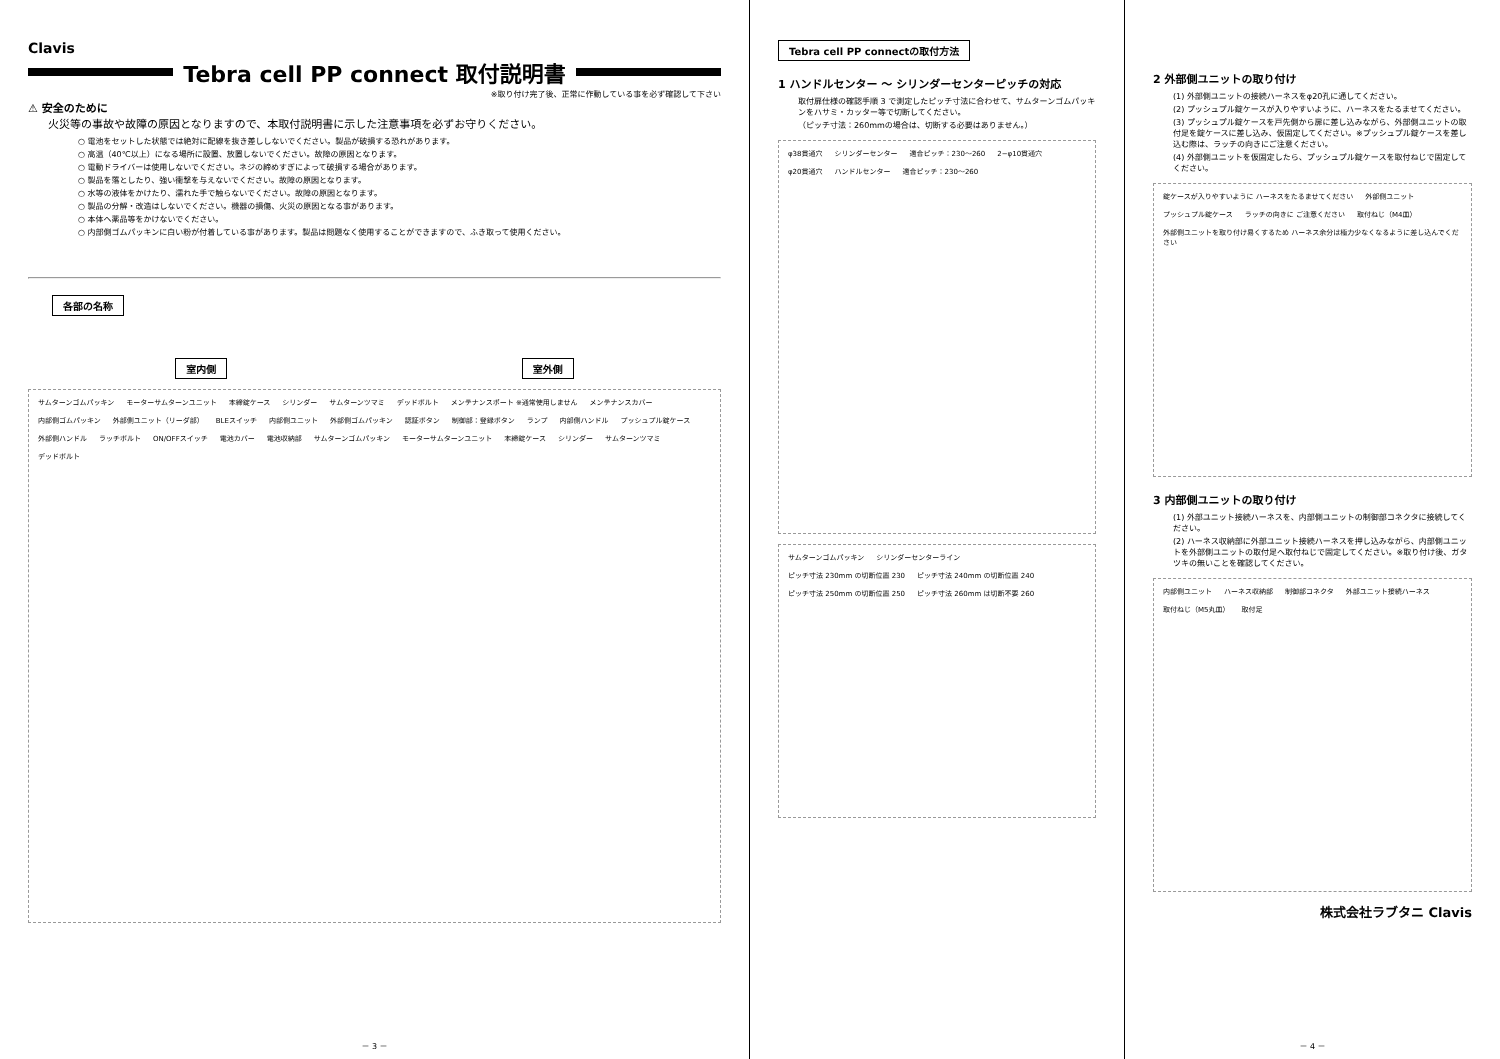Clavis
Tebra cell PP connect 取付説明書
※取り付け完了後、正常に作動している事を必ず確認して下さい
⚠ 安全のために
火災等の事故や故障の原因となりますので、本取付説明書に示した注意事項を必ずお守りください。
○ 電池をセットした状態では絶対に配線を抜き差ししないでください。製品が破損する恐れがあります。
○ 高温（40℃以上）になる場所に設置、放置しないでください。故障の原因となります。
○ 電動ドライバーは使用しないでください。ネジの締めすぎによって破損する場合があります。
○ 製品を落としたり、強い衝撃を与えないでください。故障の原因となります。
○ 水等の液体をかけたり、濡れた手で触らないでください。故障の原因となります。
○ 製品の分解・改造はしないでください。機器の損傷、火災の原因となる事があります。
○ 本体へ薬品等をかけないでください。
○ 内部側ゴムパッキンに白い粉が付着している事があります。製品は問題なく使用することができますので、ふき取って使用ください。
各部の名称
室内側 室外側
サムターンゴムパッキン モーターサムターンユニット 本締錠ケース シリンダー サムターンツマミ デッドボルト メンテナンスポート ※通常使用しません メンテナンスカバー 内部側ゴムパッキン 外部側ユニット（リーダ部） BLEスイッチ 内部側ユニット 外部側ゴムパッキン 認証ボタン 制御部：登録ボタン ランプ 内部側ハンドル プッシュプル錠ケース 外部側ハンドル ラッチボルト ON/OFFスイッチ 電池カバー 電池収納部 サムターンゴムパッキン モーターサムターンユニット 本締錠ケース シリンダー サムターンツマミ デッドボルト
－ 3 －
Tebra cell PP connectの取付方法
1 ハンドルセンター ～ シリンダーセンターピッチの対応
取付扉仕様の確認手順 3 で測定したピッチ寸法に合わせて、サムターンゴムパッキンをハサミ・カッター等で切断してください。
（ピッチ寸法：260mmの場合は、切断する必要はありません。）
φ38貫通穴 シリンダーセンター 適合ピッチ：230～260 2−φ10貫通穴 φ20貫通穴 ハンドルセンター 適合ピッチ：230～260
サムターンゴムパッキン シリンダーセンターライン ピッチ寸法 230mm の切断位置 230 ピッチ寸法 240mm の切断位置 240 ピッチ寸法 250mm の切断位置 250 ピッチ寸法 260mm は切断不要 260
2 外部側ユニットの取り付け
(1) 外部側ユニットの接続ハーネスをφ20孔に通してください。
(2) プッシュプル錠ケースが入りやすいように、ハーネスをたるませてください。
(3) プッシュプル錠ケースを戸先側から扉に差し込みながら、外部側ユニットの取付足を錠ケースに差し込み、仮固定してください。※プッシュプル錠ケースを差し込む際は、ラッチの向きにご注意ください。
(4) 外部側ユニットを仮固定したら、プッシュプル錠ケースを取付ねじで固定してください。
錠ケースが入りやすいように ハーネスをたるませてください 外部側ユニット プッシュプル錠ケース ラッチの向きに ご注意ください 取付ねじ（M4皿） 外部側ユニットを取り付け易くするため ハーネス余分は極力少なくなるように差し込んでください
3 内部側ユニットの取り付け
(1) 外部ユニット接続ハーネスを、内部側ユニットの制御部コネクタに接続してください。
(2) ハーネス収納部に外部ユニット接続ハーネスを押し込みながら、内部側ユニットを外部側ユニットの取付足へ取付ねじで固定してください。※取り付け後、ガタツキの無いことを確認してください。
内部側ユニット ハーネス収納部 制御部コネクタ 外部ユニット接続ハーネス 取付ねじ（M5丸皿） 取付足
株式会社ラブタニ Clavis
－ 4 －